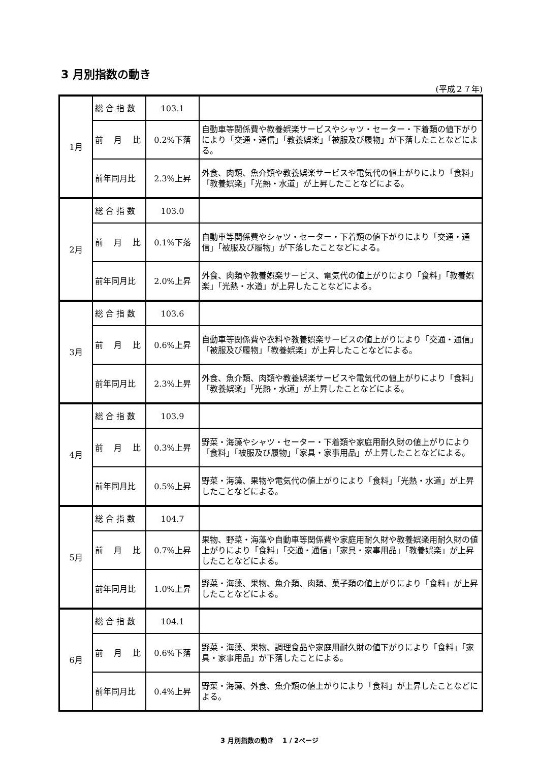3 月別指数の動き
(平成２７年)
| 1月 | 総 合 指 数 | 103.1 | |
| | 前 月 比 | 0.2%下落 | 自動車等関係費や教養娯楽サービスやシャツ・セーター・下着類の値下がりにより「交通・通信」「教養娯楽」「被服及び履物」が下落したことなどによる。 |
| | 前年同月比 | 2.3%上昇 | 外食、肉類、魚介類や教養娯楽サービスや電気代の値上がりにより「食料」「教養娯楽」「光熱・水道」が上昇したことなどによる。 |
| 2月 | 総 合 指 数 | 103.0 | |
| | 前 月 比 | 0.1%下落 | 自動車等関係費やシャツ・セーター・下着類の値下がりにより「交通・通信」「被服及び履物」が下落したことなどによる。 |
| | 前年同月比 | 2.0%上昇 | 外食、肉類や教養娯楽サービス、電気代の値上がりにより「食料」「教養娯楽」「光熱・水道」が上昇したことなどによる。 |
| 3月 | 総 合 指 数 | 103.6 | |
| | 前 月 比 | 0.6%上昇 | 自動車等関係費や衣料や教養娯楽サービスの値上がりにより「交通・通信」「被服及び履物」「教養娯楽」が上昇したことなどによる。 |
| | 前年同月比 | 2.3%上昇 | 外食、魚介類、肉類や教養娯楽サービスや電気代の値上がりにより「食料」「教養娯楽」「光熱・水道」が上昇したことなどによる。 |
| 4月 | 総 合 指 数 | 103.9 | |
| | 前 月 比 | 0.3%上昇 | 野菜・海藻やシャツ・セーター・下着類や家庭用耐久財の値上がりにより「食料」「被服及び履物」「家具・家事用品」が上昇したことなどによる。 |
| | 前年同月比 | 0.5%上昇 | 野菜・海藻、果物や電気代の値上がりにより「食料」「光熱・水道」が上昇したことなどによる。 |
| 5月 | 総 合 指 数 | 104.7 | |
| | 前 月 比 | 0.7%上昇 | 果物、野菜・海藻や自動車等関係費や家庭用耐久財や教養娯楽用耐久財の値上がりにより「食料」「交通・通信」「家具・家事用品」「教養娯楽」が上昇したことなどによる。 |
| | 前年同月比 | 1.0%上昇 | 野菜・海藻、果物、魚介類、肉類、菓子類の値上がりにより「食料」が上昇したことなどによる。 |
| 6月 | 総 合 指 数 | 104.1 | |
| | 前 月 比 | 0.6%下落 | 野菜・海藻、果物、調理食品や家庭用耐久財の値下がりにより「食料」「家具・家事用品」が下落したことによる。 |
| | 前年同月比 | 0.4%上昇 | 野菜・海藻、外食、魚介類の値上がりにより「食料」が上昇したことなどによる。 |
3 月別指数の動き　 1 / 2ページ